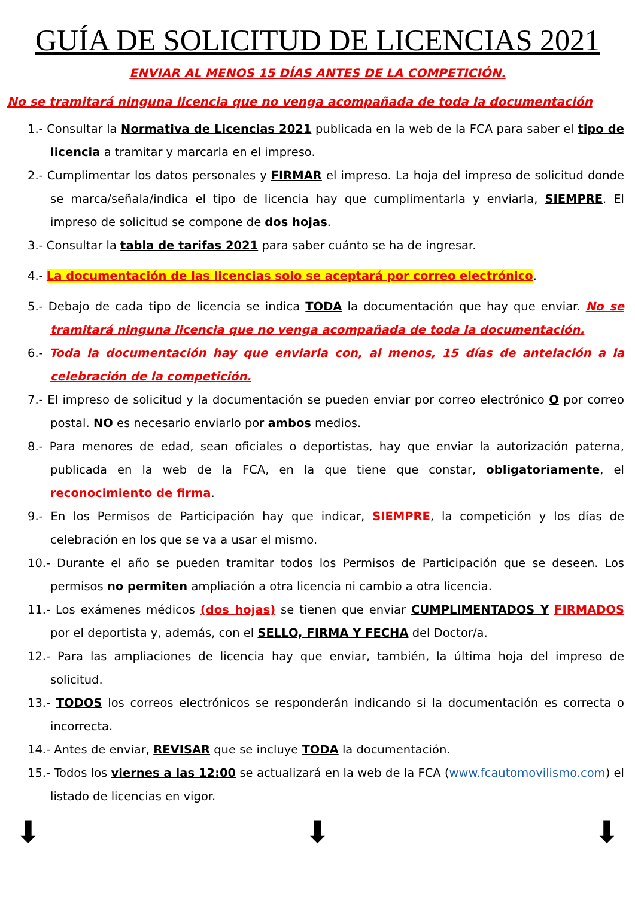GUÍA DE SOLICITUD DE LICENCIAS 2021
ENVIAR AL MENOS 15 DÍAS ANTES DE LA COMPETICIÓN.
No se tramitará ninguna licencia que no venga acompañada de toda la documentación
1.- Consultar la Normativa de Licencias 2021 publicada en la web de la FCA para saber el tipo de licencia a tramitar y marcarla en el impreso.
2.- Cumplimentar los datos personales y FIRMAR el impreso. La hoja del impreso de solicitud donde se marca/señala/indica el tipo de licencia hay que cumplimentarla y enviarla, SIEMPRE. El impreso de solicitud se compone de dos hojas.
3.- Consultar la tabla de tarifas 2021 para saber cuánto se ha de ingresar.
4.- La documentación de las licencias solo se aceptará por correo electrónico.
5.- Debajo de cada tipo de licencia se indica TODA la documentación que hay que enviar. No se tramitará ninguna licencia que no venga acompañada de toda la documentación.
6.- Toda la documentación hay que enviarla con, al menos, 15 días de antelación a la celebración de la competición.
7.- El impreso de solicitud y la documentación se pueden enviar por correo electrónico O por correo postal. NO es necesario enviarlo por ambos medios.
8.- Para menores de edad, sean oficiales o deportistas, hay que enviar la autorización paterna, publicada en la web de la FCA, en la que tiene que constar, obligatoriamente, el reconocimiento de firma.
9.- En los Permisos de Participación hay que indicar, SIEMPRE, la competición y los días de celebración en los que se va a usar el mismo.
10.- Durante el año se pueden tramitar todos los Permisos de Participación que se deseen. Los permisos no permiten ampliación a otra licencia ni cambio a otra licencia.
11.- Los exámenes médicos (dos hojas) se tienen que enviar CUMPLIMENTADOS Y FIRMADOS por el deportista y, además, con el SELLO, FIRMA Y FECHA del Doctor/a.
12.- Para las ampliaciones de licencia hay que enviar, también, la última hoja del impreso de solicitud.
13.- TODOS los correos electrónicos se responderán indicando si la documentación es correcta o incorrecta.
14.- Antes de enviar, REVISAR que se incluye TODA la documentación.
15.- Todos los viernes a las 12:00 se actualizará en la web de la FCA (www.fcautomovilismo.com) el listado de licencias en vigor.
⬇ ⬇ ⬇